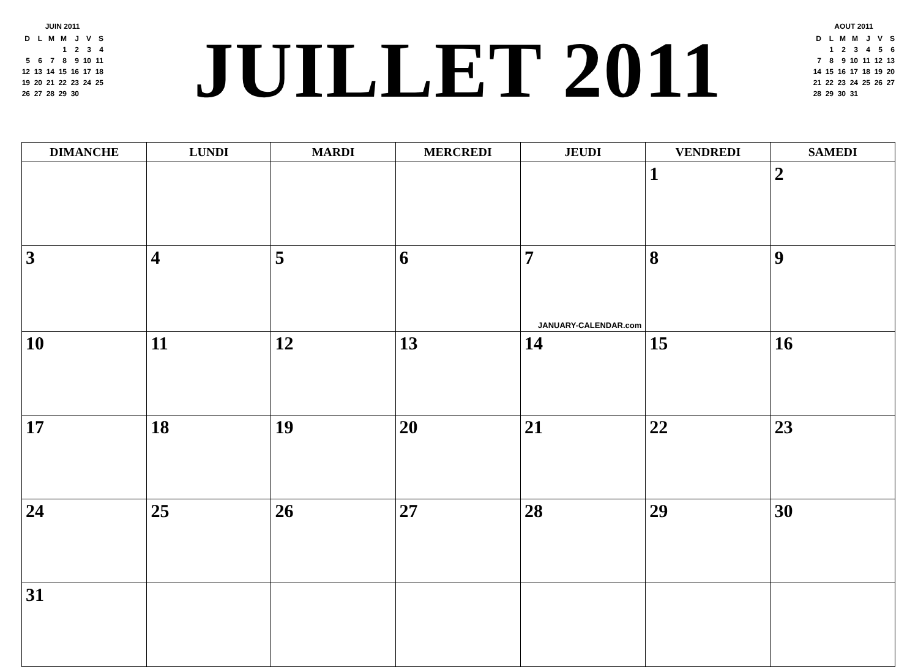JUIN 2011
| D | L | M | M | J | V | S |
| | | | 1 | 2 | 3 | 4 |
| 5 | 6 | 7 | 8 | 9 | 10 | 11 |
| 12 | 13 | 14 | 15 | 16 | 17 | 18 |
| 19 | 20 | 21 | 22 | 23 | 24 | 25 |
| 26 | 27 | 28 | 29 | 30 | | |
JUILLET 2011
AOUT 2011
| D | L | M | M | J | V | S |
| | 1 | 2 | 3 | 4 | 5 | 6 |
| 7 | 8 | 9 | 10 | 11 | 12 | 13 |
| 14 | 15 | 16 | 17 | 18 | 19 | 20 |
| 21 | 22 | 23 | 24 | 25 | 26 | 27 |
| 28 | 29 | 30 | 31 | | | |
| DIMANCHE | LUNDI | MARDI | MERCREDI | JEUDI | VENDREDI | SAMEDI |
| --- | --- | --- | --- | --- | --- | --- |
| | | | | | 1 | 2 |
| 3 | 4 | 5 | 6 | 7 JANUARY-CALENDAR.com | 8 | 9 |
| 10 | 11 | 12 | 13 | 14 | 15 | 16 |
| 17 | 18 | 19 | 20 | 21 | 22 | 23 |
| 24 | 25 | 26 | 27 | 28 | 29 | 30 |
| 31 | | | | | | |